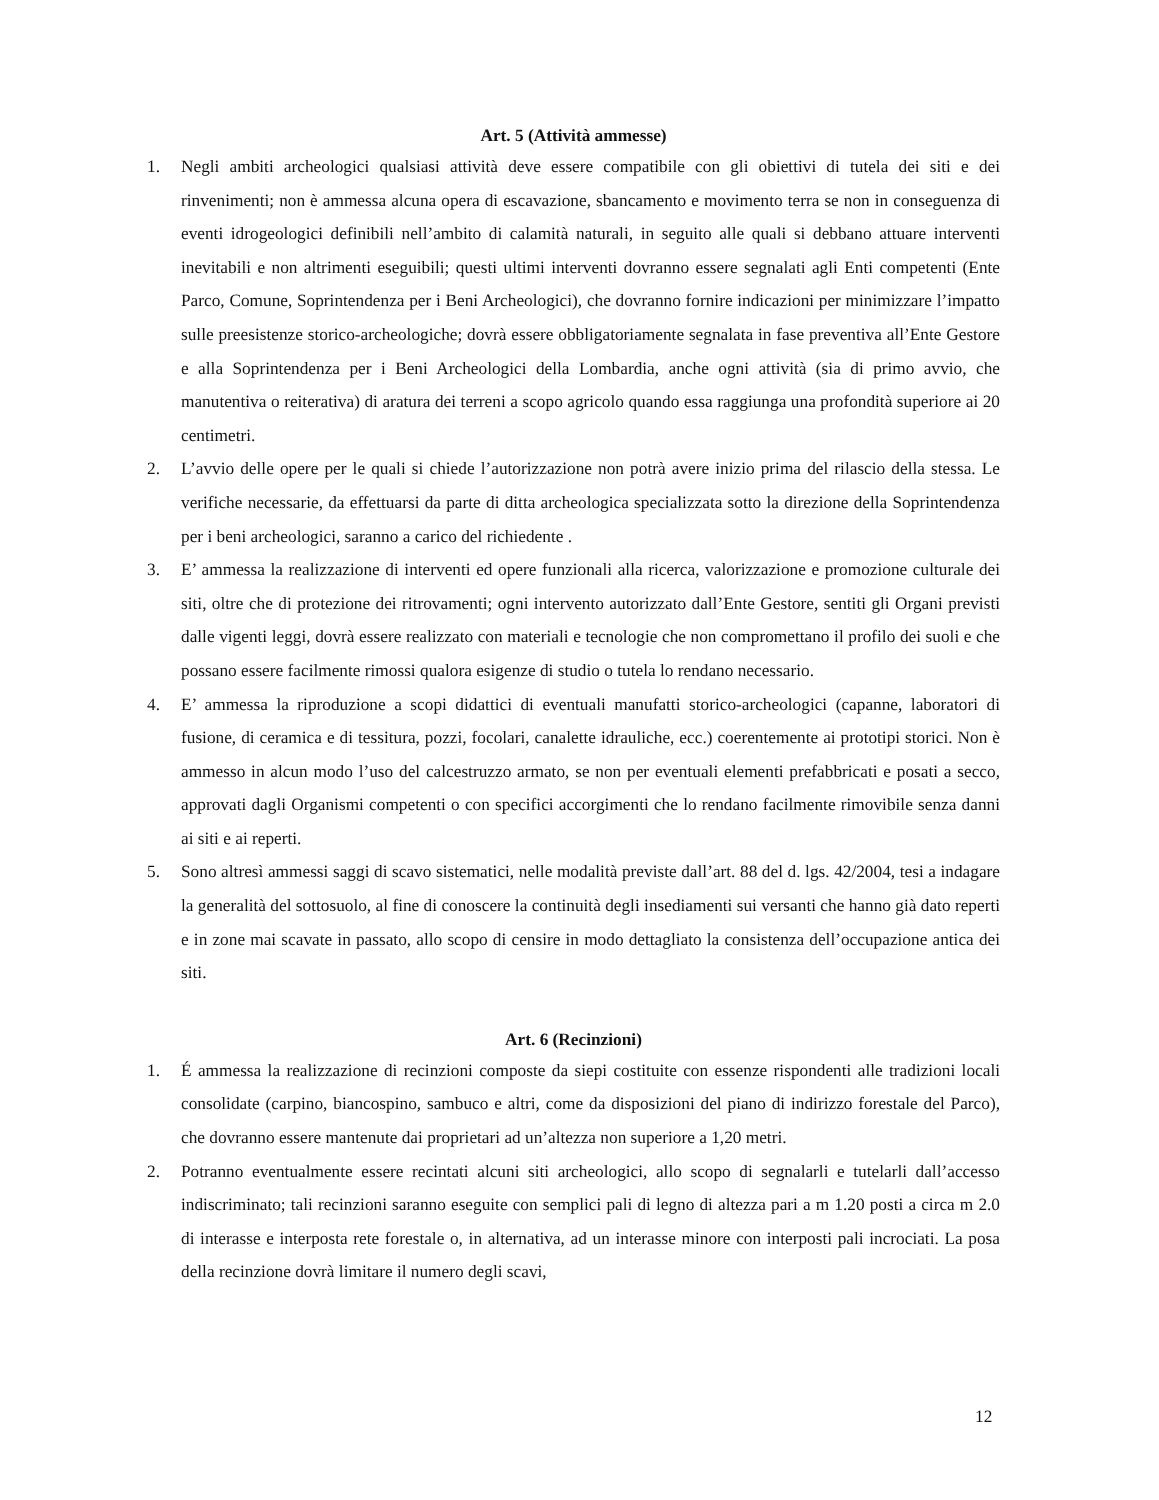Art. 5 (Attività ammesse)
1. Negli ambiti archeologici qualsiasi attività deve essere compatibile con gli obiettivi di tutela dei siti e dei rinvenimenti; non è ammessa alcuna opera di escavazione, sbancamento e movimento terra se non in conseguenza di eventi idrogeologici definibili nell’ambito di calamità naturali, in seguito alle quali si debbano attuare interventi inevitabili e non altrimenti eseguibili; questi ultimi interventi dovranno essere segnalati agli Enti competenti (Ente Parco, Comune, Soprintendenza per i Beni Archeologici), che dovranno fornire indicazioni per minimizzare l’impatto sulle preesistenze storico-archeologiche; dovrà essere obbligatoriamente segnalata in fase preventiva all’Ente Gestore e alla Soprintendenza per i Beni Archeologici della Lombardia, anche ogni attività (sia di primo avvio, che manutentiva o reiterativa) di aratura dei terreni a scopo agricolo quando essa raggiunga una profondità superiore ai 20 centimetri.
2. L’avvio delle opere per le quali si chiede l’autorizzazione non potrà avere inizio prima del rilascio della stessa. Le verifiche necessarie, da effettuarsi da parte di ditta archeologica specializzata sotto la direzione della Soprintendenza per i beni archeologici, saranno a carico del richiedente .
3. E’ ammessa la realizzazione di interventi ed opere funzionali alla ricerca, valorizzazione e promozione culturale dei siti, oltre che di protezione dei ritrovamenti; ogni intervento autorizzato dall’Ente Gestore, sentiti gli Organi previsti dalle vigenti leggi, dovrà essere realizzato con materiali e tecnologie che non compromettano il profilo dei suoli e che possano essere facilmente rimossi qualora esigenze di studio o tutela lo rendano necessario.
4. E’ ammessa la riproduzione a scopi didattici di eventuali manufatti storico-archeologici (capanne, laboratori di fusione, di ceramica e di tessitura, pozzi, focolari, canalette idrauliche, ecc.) coerentemente ai prototipi storici. Non è ammesso in alcun modo l’uso del calcestruzzo armato, se non per eventuali elementi prefabbricati e posati a secco, approvati dagli Organismi competenti o con specifici accorgimenti che lo rendano facilmente rimovibile senza danni ai siti e ai reperti.
5. Sono altresì ammessi saggi di scavo sistematici, nelle modalità previste dall’art. 88 del d. lgs. 42/2004, tesi a indagare la generalità del sottosuolo, al fine di conoscere la continuità degli insediamenti sui versanti che hanno già dato reperti e in zone mai scavate in passato, allo scopo di censire in modo dettagliato la consistenza dell’occupazione antica dei siti.
Art. 6 (Recinzioni)
1. É ammessa la realizzazione di recinzioni composte da siepi costituite con essenze rispondenti alle tradizioni locali consolidate (carpino, biancospino, sambuco e altri, come da disposizioni del piano di indirizzo forestale del Parco), che dovranno essere mantenute dai proprietari ad un’altezza non superiore a 1,20 metri.
2. Potranno eventualmente essere recintati alcuni siti archeologici, allo scopo di segnalarli e tutelarli dall’accesso indiscriminato; tali recinzioni saranno eseguite con semplici pali di legno di altezza pari a m 1.20 posti a circa m 2.0 di interasse e interposta rete forestale o, in alternativa, ad un interasse minore con interposti pali incrociati. La posa della recinzione dovrà limitare il numero degli scavi,
12